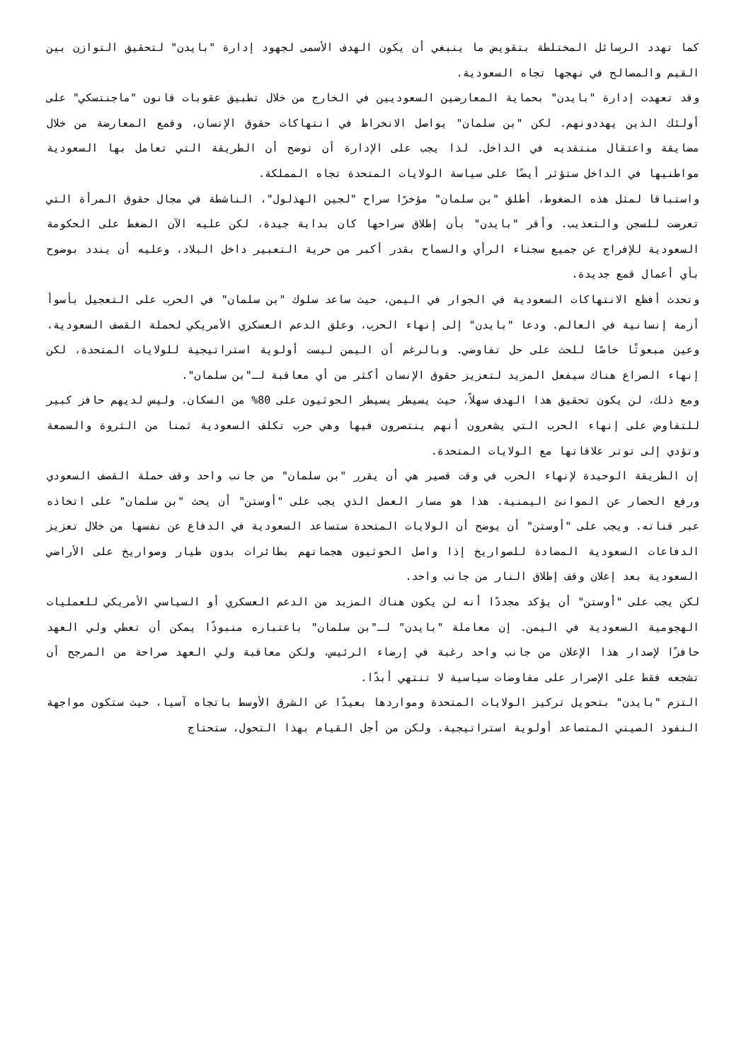كما تهدد الرسائل المختلطة بتقويض ما ينبغي أن يكون الهدف الأسمى لجهود إدارة "بايدن" لتحقيق التوازن بين القيم والمصالح في نهجها تجاه السعودية.
وقد تعهدت إدارة "بايدن" بحماية المعارضين السعوديين في الخارج من خلال تطبيق عقوبات قانون "ماجنتسكي" على أولئك الذين يهددونهم. لكن "بن سلمان" يواصل الانخراط في انتهاكات حقوق الإنسان، وقمع المعارضة من خلال مضايقة واعتقال منتقديه في الداخل. لذا يجب على الإدارة أن توضح أن الطريقة التي تعامل بها السعودية مواطنيها في الداخل ستؤثر أيضًا على سياسة الولايات المتحدة تجاه المملكة.
واستباقا لمثل هذه الضغوط، أطلق "بن سلمان" مؤخرًا سراح "لجين الهذلول"، الناشطة في مجال حقوق المرأة التي تعرضت للسجن والتعذيب. وأقر "بايدن" بأن إطلاق سراحها كان بداية جيدة، لكن عليه الآن الضغط على الحكومة السعودية للإفراج عن جميع سجناء الرأي والسماح بقدر أكبر من حرية التعبير داخل البلاد، وعليه أن يندد بوضوح بأي أعمال قمع جديدة.
وتحدث أفظع الانتهاكات السعودية في الجوار في اليمن، حيث ساعد سلوك "بن سلمان" في الحرب على التعجيل بأسوأ أزمة إنسانية في العالم. ودعا "بايدن" إلى إنهاء الحرب، وعلق الدعم العسكري الأمريكي لحملة القصف السعودية، وعين مبعوثًا خاصًا للحث على حل تفاوضي. وبالرغم أن اليمن ليست أولوية استراتيجية للولايات المتحدة، لكن إنهاء الصراع هناك سيفعل المزيد لتعزيز حقوق الإنسان أكثر من أي معاقبة لـ"بن سلمان".
ومع ذلك، لن يكون تحقيق هذا الهدف سهلاً، حيث يسيطر يسيطر الحوثيون على 80% من السكان. وليس لديهم حافز كبير للتفاوض على إنهاء الحرب التي يشعرون أنهم ينتصرون فيها وهي حرب تكلف السعودية ثمنا من الثروة والسمعة وتؤدي إلى توتر علاقاتها مع الولايات المتحدة.
إن الطريقة الوحيدة لإنهاء الحرب في وقت قصير هي أن يقرر "بن سلمان" من جانب واحد وقف حملة القصف السعودي ورفع الحصار عن الموانئ اليمنية. هذا هو مسار العمل الذي يجب على "أوستن" أن يحث "بن سلمان" على اتخاذه عبر قناته. ويجب على "أوستن" أن يوضح أن الولايات المتحدة ستساعد السعودية في الدفاع عن نفسها من خلال تعزيز الدفاعات السعودية المضادة للصواريخ إذا واصل الحوثيون هجماتهم بطائرات بدون طيار وصواريخ على الأراضي السعودية بعد إعلان وقف إطلاق النار من جانب واحد.
لكن يجب على "أوستن" أن يؤكد مجددًا أنه لن يكون هناك المزيد من الدعم العسكري أو السياسي الأمريكي للعمليات الهجومية السعودية في اليمن. إن معاملة "بايدن" لـ"بن سلمان" باعتباره منبوذًا يمكن أن تعطي ولي العهد حافزًا لإصدار هذا الإعلان من جانب واحد رغبة في إرضاء الرئيس، ولكن معاقبة ولي العهد صراحة من المرجح أن تشجعه فقط على الإصرار على مفاوضات سياسية لا تنتهي أبدًا.
التزم "بايدن" بتحويل تركيز الولايات المتحدة ومواردها بعيدًا عن الشرق الأوسط باتجاه آسيا، حيث ستكون مواجهة النفوذ الصيني المتصاعد أولوية استراتيجية. ولكن من أجل القيام بهذا التحول، ستحتاج